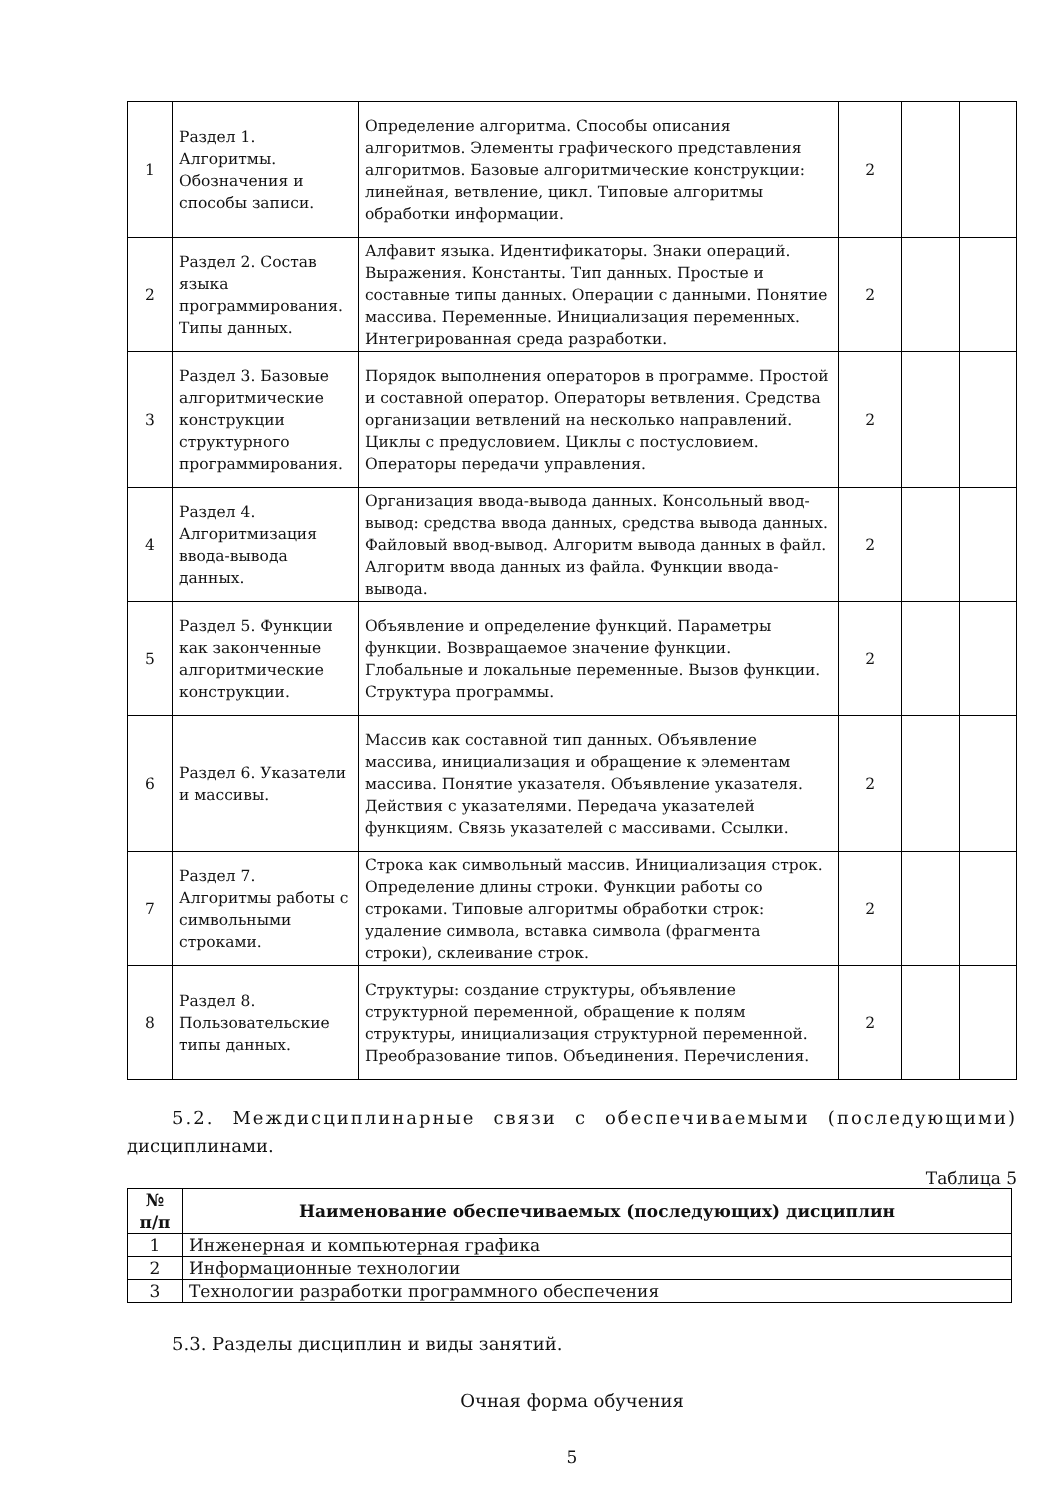| 1 | Раздел 1. Алгоритмы. Обозначения и способы записи. | Определение алгоритма. Способы описания алгоритмов. Элементы графического представления алгоритмов. Базовые алгоритмические конструкции: линейная, ветвление, цикл. Типовые алгоритмы обработки информации. | 2 | | |
| 2 | Раздел 2. Состав языка программирования. Типы данных. | Алфавит языка. Идентификаторы. Знаки операций. Выражения. Константы. Тип данных. Простые и составные типы данных. Операции с данными. Понятие массива. Переменные. Инициализация переменных. Интегрированная среда разработки. | 2 | | |
| 3 | Раздел 3. Базовые алгоритмические конструкции структурного программирования. | Порядок выполнения операторов в программе. Простой и составной оператор. Операторы ветвления. Средства организации ветвлений на несколько направлений. Циклы с предусловием. Циклы с постусловием. Операторы передачи управления. | 2 | | |
| 4 | Раздел 4. Алгоритмизация ввода-вывода данных. | Организация ввода-вывода данных. Консольный ввод-вывод: средства ввода данных, средства вывода данных. Файловый ввод-вывод. Алгоритм вывода данных в файл. Алгоритм ввода данных из файла. Функции ввода-вывода. | 2 | | |
| 5 | Раздел 5. Функции как законченные алгоритмические конструкции. | Объявление и определение функций. Параметры функции. Возвращаемое значение функции. Глобальные и локальные переменные. Вызов функции. Структура программы. | 2 | | |
| 6 | Раздел 6. Указатели и массивы. | Массив как составной тип данных. Объявление массива, инициализация и обращение к элементам массива. Понятие указателя. Объявление указателя. Действия с указателями. Передача указателей функциям. Связь указателей с массивами. Ссылки. | 2 | | |
| 7 | Раздел 7. Алгоритмы работы с символьными строками. | Строка как символьный массив. Инициализация строк. Определение длины строки. Функции работы со строками. Типовые алгоритмы обработки строк: удаление символа, вставка символа (фрагмента строки), склеивание строк. | 2 | | |
| 8 | Раздел 8. Пользовательские типы данных. | Структуры: создание структуры, объявление структурной переменной, обращение к полям структуры, инициализация структурной переменной. Преобразование типов. Объединения. Перечисления. | 2 | | |
5.2. Междисциплинарные связи с обеспечиваемыми (последующими) дисциплинами.
Таблица 5
| № п/п | Наименование обеспечиваемых (последующих) дисциплин |
| --- | --- |
| 1 | Инженерная и компьютерная графика |
| 2 | Информационные технологии |
| 3 | Технологии разработки программного обеспечения |
5.3. Разделы дисциплин и виды занятий.
Очная форма обучения
5